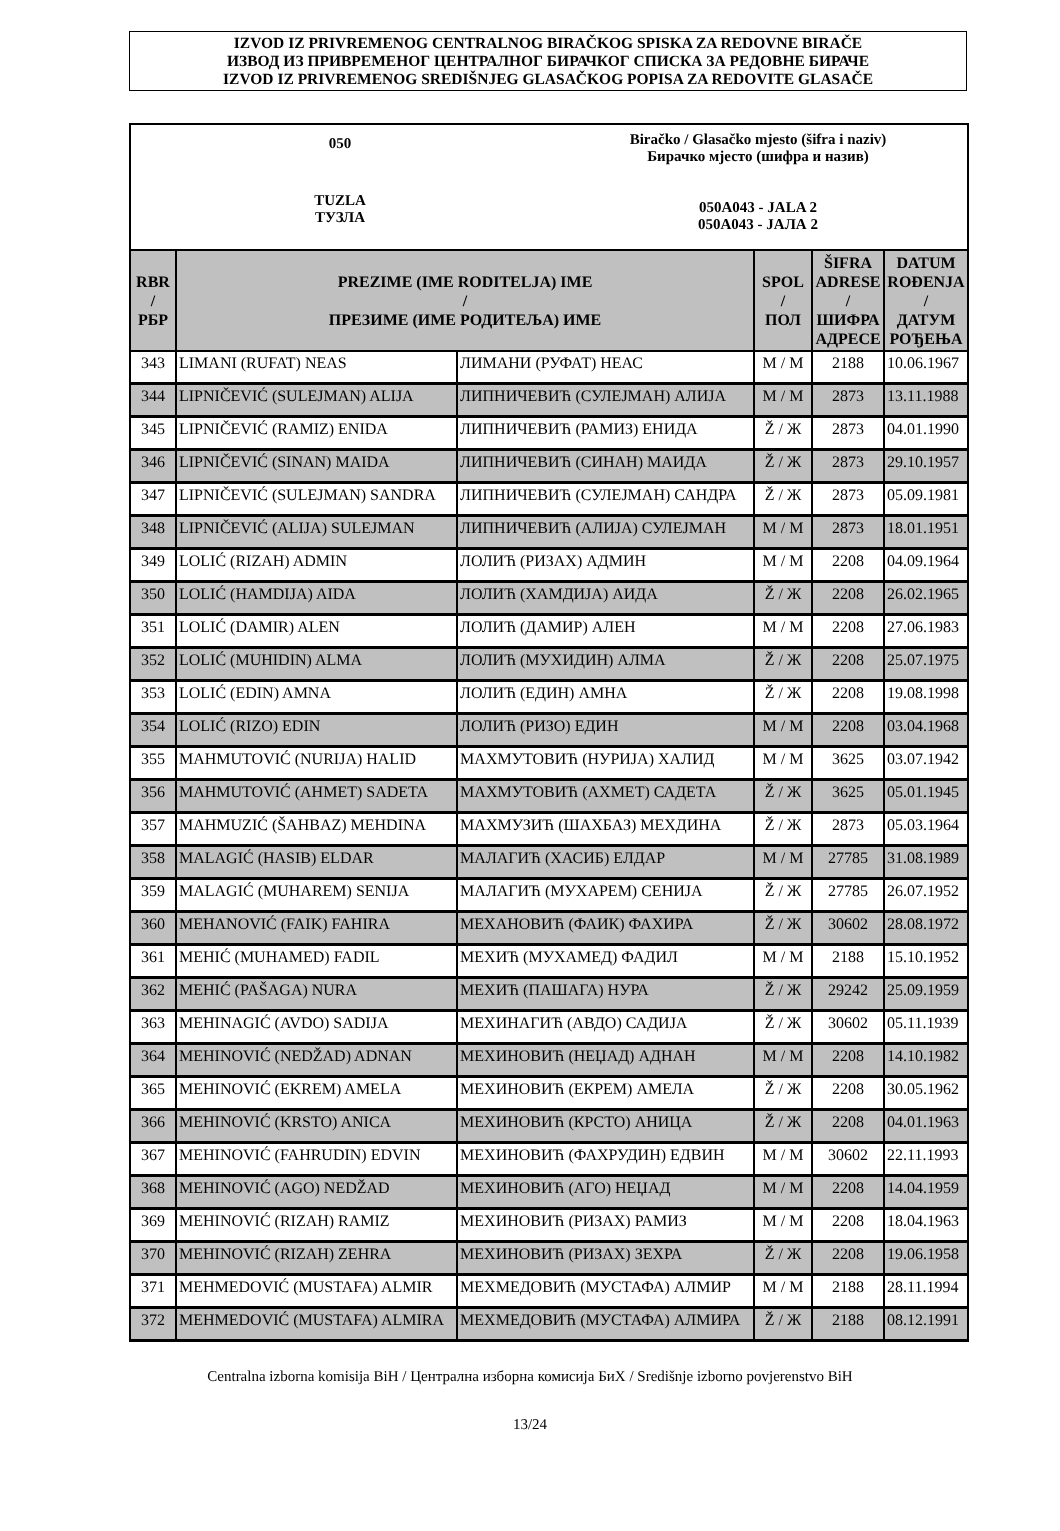IZVOD IZ PRIVREMENOG CENTRALNOG BIRAČKOG SPISKA ZA REDOVNE BIRAČE
ИЗВОД ИЗ ПРИВРЕМЕНОГ ЦЕНТРАЛНОГ БИРАЧКОГ СПИСКА ЗА РЕДОВНЕ БИРАЧЕ
IZVOD IZ PRIVREMENOG SREDIŠNJEG GLASAČKOG POPISA ZA REDOVITE GLASAČE
050
TUZLA
ТУЗЛА
Biračko / Glasačko mjesto (šifra i naziv)
Бирачко мјесто (шифра и назив)
050A043 - JALA 2
050A043 - ЈАЛА 2
| RBR / РБР | PREZIME (IME RODITELJA) IME / ПРЕЗИМЕ (ИМЕ РОДИТЕЉА) ИМЕ | | SPOL / ПОЛ | ŠIFRA ADRESE / ШИФРА АДРЕСЕ | DATUM ROĐENJA / ДАТУМ РОЂЕЊА |
| --- | --- | --- | --- | --- | --- |
| 343 | LIMANI (RUFAT) NEAS | ЛИМАНИ (РУФАТ) НЕАС | M / М | 2188 | 10.06.1967 |
| 344 | LIPNIČEVIĆ (SULEJMAN) ALIJA | ЛИПНИЧЕВИЋ (СУЛЕЈМАН) АЛИЈА | M / М | 2873 | 13.11.1988 |
| 345 | LIPNIČEVIĆ (RAMIZ) ENIDA | ЛИПНИЧЕВИЋ (РАМИЗ) ЕНИДА | Ž / Ж | 2873 | 04.01.1990 |
| 346 | LIPNIČEVIĆ (SINAN) MAIDA | ЛИПНИЧЕВИЋ (СИНАН) МАИДА | Ž / Ж | 2873 | 29.10.1957 |
| 347 | LIPNIČEVIĆ (SULEJMAN) SANDRA | ЛИПНИЧЕВИЋ (СУЛЕЈМАН) САНДРА | Ž / Ж | 2873 | 05.09.1981 |
| 348 | LIPNIČEVIĆ (ALIJA) SULEJMAN | ЛИПНИЧЕВИЋ (АЛИЈА) СУЛЕЈМАН | M / М | 2873 | 18.01.1951 |
| 349 | LOLIĆ (RIZAH) ADMIN | ЛОЛИЋ (РИЗАХ) АДМИН | M / М | 2208 | 04.09.1964 |
| 350 | LOLIĆ (HAMDIJA) AIDA | ЛОЛИЋ (ХАМДИЈА) АИДА | Ž / Ж | 2208 | 26.02.1965 |
| 351 | LOLIĆ (DAMIR) ALEN | ЛОЛИЋ (ДАМИР) АЛЕН | M / М | 2208 | 27.06.1983 |
| 352 | LOLIĆ (MUHIDIN) ALMA | ЛОЛИЋ (МУХИДИН) АЛМА | Ž / Ж | 2208 | 25.07.1975 |
| 353 | LOLIĆ (EDIN) AMNA | ЛОЛИЋ (ЕДИН) АМНА | Ž / Ж | 2208 | 19.08.1998 |
| 354 | LOLIĆ (RIZO) EDIN | ЛОЛИЋ (РИЗО) ЕДИН | M / М | 2208 | 03.04.1968 |
| 355 | MAHMUTOVIĆ (NURIJA) HALID | МАХМУТОВИЋ (НУРИЈА) ХАЛИД | M / М | 3625 | 03.07.1942 |
| 356 | MAHMUTOVIĆ (AHMET) SADETA | МАХМУТОВИЋ (АХМЕТ) САДЕТА | Ž / Ж | 3625 | 05.01.1945 |
| 357 | MAHMUZIĆ (ŠAHBAZ) MEHDINA | МАХМУЗИЋ (ШАХБАЗ) МЕХДИНА | Ž / Ж | 2873 | 05.03.1964 |
| 358 | MALAGIĆ (HASIB) ELDAR | МАЛАГИЋ (ХАСИБ) ЕЛДАР | M / М | 27785 | 31.08.1989 |
| 359 | MALAGIĆ (MUHAREM) SENIJA | МАЛАГИЋ (МУХАРЕМ) СЕНИЈА | Ž / Ж | 27785 | 26.07.1952 |
| 360 | MEHANOVIĆ (FAIK) FAHIRA | МЕХАНОВИЋ (ФАИК) ФАХИРА | Ž / Ж | 30602 | 28.08.1972 |
| 361 | MEHIĆ (MUHAMED) FADIL | МЕХИЋ (МУХАМЕД) ФАДИЛ | M / М | 2188 | 15.10.1952 |
| 362 | MEHIĆ (PAŠAGA) NURA | МЕХИЋ (ПАШАГА) НУРА | Ž / Ж | 29242 | 25.09.1959 |
| 363 | MEHINAGIĆ (AVDO) SADIJA | МЕХИНАГИЋ (АВДО) САДИЈА | Ž / Ж | 30602 | 05.11.1939 |
| 364 | MEHINOVIĆ (NEDŽAD) ADNAN | МЕХИНОВИЋ (НЕЏАД) АДНАН | M / М | 2208 | 14.10.1982 |
| 365 | MEHINOVIĆ (EKREM) AMELA | МЕХИНОВИЋ (ЕКРЕМ) АМЕЛА | Ž / Ж | 2208 | 30.05.1962 |
| 366 | MEHINOVIĆ (KRSTO) ANICA | МЕХИНОВИЋ (КРСТО) АНИЦА | Ž / Ж | 2208 | 04.01.1963 |
| 367 | MEHINOVIĆ (FAHRUDIN) EDVIN | МЕХИНОВИЋ (ФАХРУДИН) ЕДВИН | M / М | 30602 | 22.11.1993 |
| 368 | MEHINOVIĆ (AGO) NEDŽAD | МЕХИНОВИЋ (АГО) НЕЏАД | M / М | 2208 | 14.04.1959 |
| 369 | MEHINOVIĆ (RIZAH) RAMIZ | МЕХИНОВИЋ (РИЗАХ) РАМИЗ | M / М | 2208 | 18.04.1963 |
| 370 | MEHINOVIĆ (RIZAH) ZEHRA | МЕХИНОВИЋ (РИЗАХ) ЗЕХРА | Ž / Ж | 2208 | 19.06.1958 |
| 371 | MEHMEDOVIĆ (MUSTAFA) ALMIR | МЕХМЕДОВИЋ (МУСТАФА) АЛМИР | M / М | 2188 | 28.11.1994 |
| 372 | MEHMEDOVIĆ (MUSTAFA) ALMIRA | МЕХМЕДОВИЋ (МУСТАФА) АЛМИРА | Ž / Ж | 2188 | 08.12.1991 |
Centralna izborna komisija BiH / Централна изборна комисија БиХ / Središnje izborno povjerenstvo BiH
13/24